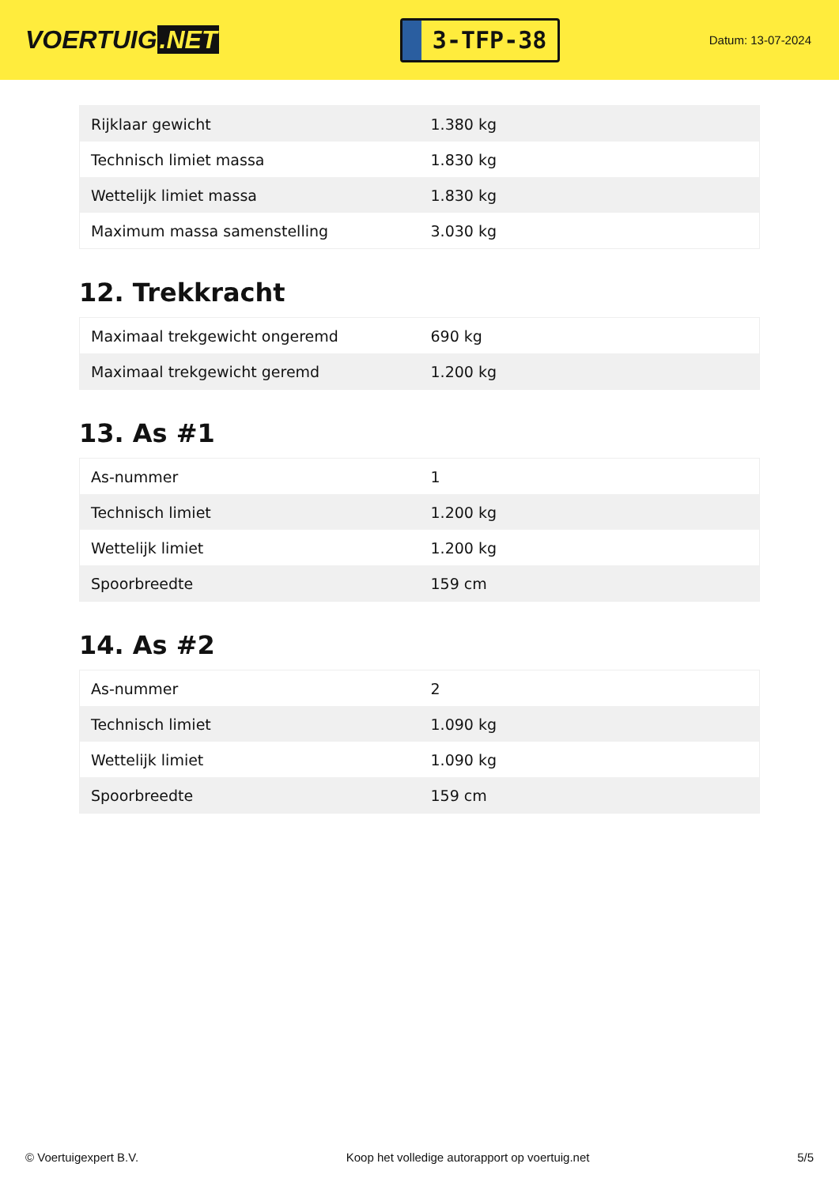VOERTUIG.NET
3-TFP-38
Datum: 13-07-2024
| Rijklaar gewicht | 1.380 kg |
| Technisch limiet massa | 1.830 kg |
| Wettelijk limiet massa | 1.830 kg |
| Maximum massa samenstelling | 3.030 kg |
12. Trekkracht
| Maximaal trekgewicht ongeremd | 690 kg |
| Maximaal trekgewicht geremd | 1.200 kg |
13. As #1
| As-nummer | 1 |
| Technisch limiet | 1.200 kg |
| Wettelijk limiet | 1.200 kg |
| Spoorbreedte | 159 cm |
14. As #2
| As-nummer | 2 |
| Technisch limiet | 1.090 kg |
| Wettelijk limiet | 1.090 kg |
| Spoorbreedte | 159 cm |
© Voertuigexpert B.V. Koop het volledige autorapport op voertuig.net 5/5